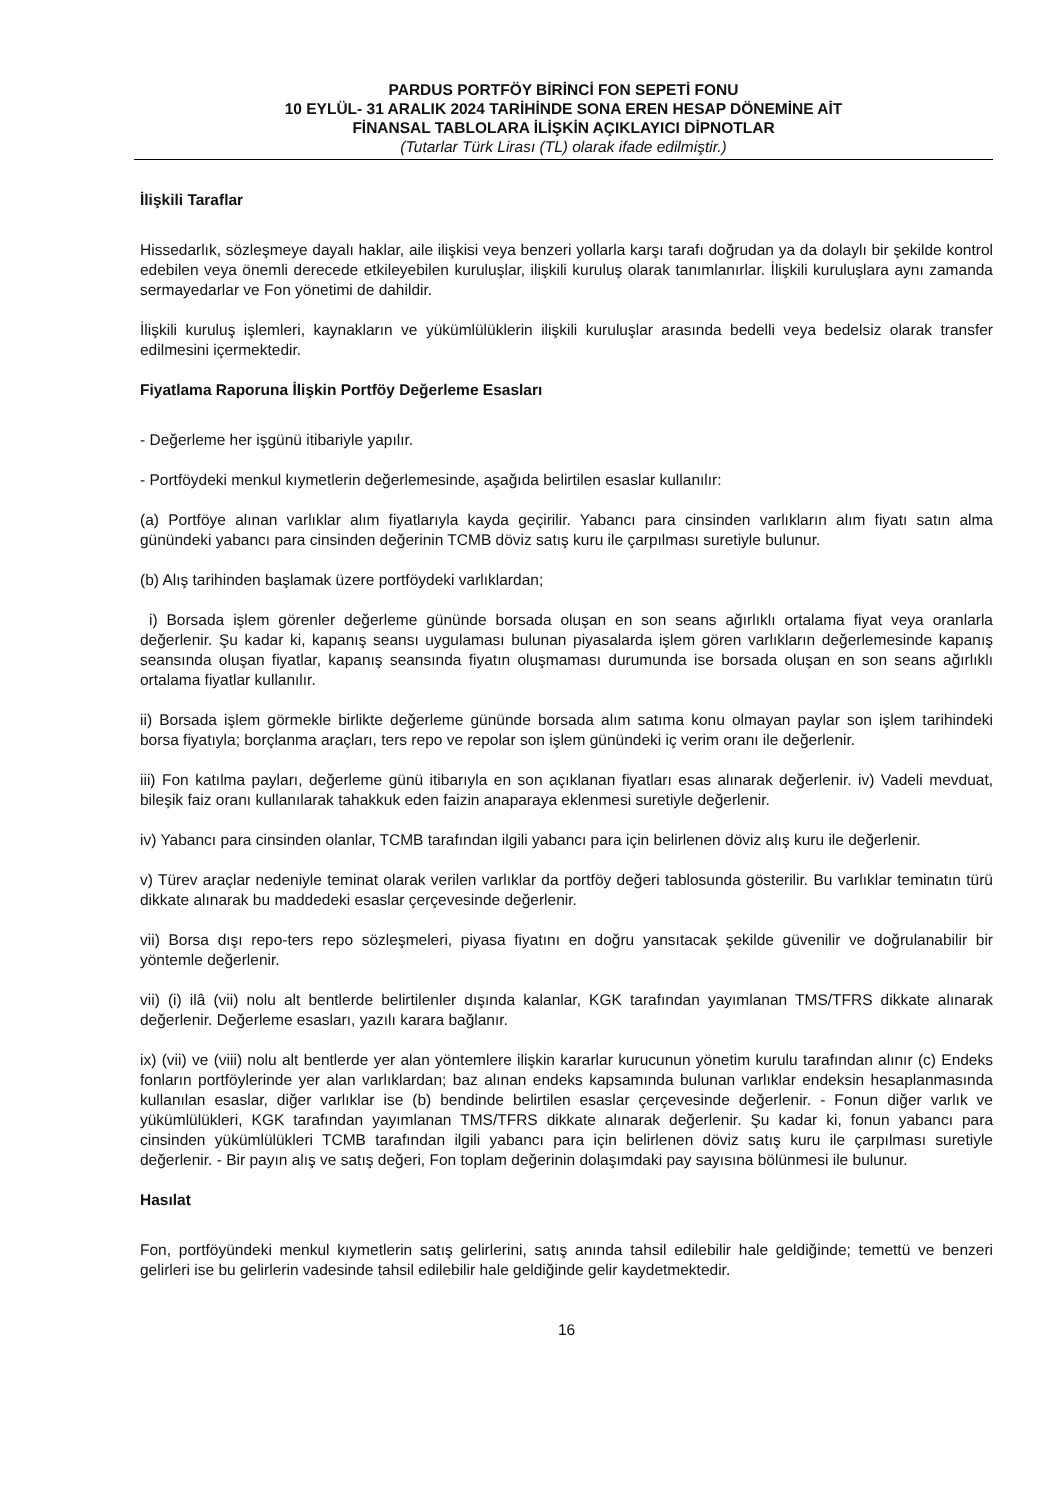PARDUS PORTFÖY BİRİNCİ FON SEPETİ FONU
10 EYLÜL- 31 ARALIK 2024 TARİHİNDE SONA EREN HESAP DÖNEMİNE AİT
FİNANSAL TABLOLARA İLİŞKİN AÇIKLAYICI DİPNOTLAR
(Tutarlar Türk Lirası (TL) olarak ifade edilmiştir.)
İlişkili Taraflar
Hissedarlık, sözleşmeye dayalı haklar, aile ilişkisi veya benzeri yollarla karşı tarafı doğrudan ya da dolaylı bir şekilde kontrol edebilen veya önemli derecede etkileyebilen kuruluşlar, ilişkili kuruluş olarak tanımlanırlar. İlişkili kuruluşlara aynı zamanda sermayedarlar ve Fon yönetimi de dahildir.
İlişkili kuruluş işlemleri, kaynakların ve yükümlülüklerin ilişkili kuruluşlar arasında bedelli veya bedelsiz olarak transfer edilmesini içermektedir.
Fiyatlama Raporuna İlişkin Portföy Değerleme Esasları
- Değerleme her işgünü itibariyle yapılır.
- Portföydeki menkul kıymetlerin değerlemesinde, aşağıda belirtilen esaslar kullanılır:
(a) Portföye alınan varlıklar alım fiyatlarıyla kayda geçirilir. Yabancı para cinsinden varlıkların alım fiyatı satın alma günündeki yabancı para cinsinden değerinin TCMB döviz satış kuru ile çarpılması suretiyle bulunur.
(b) Alış tarihinden başlamak üzere portföydeki varlıklardan;
i) Borsada işlem görenler değerleme gününde borsada oluşan en son seans ağırlıklı ortalama fiyat veya oranlarla değerlenir. Şu kadar ki, kapanış seansı uygulaması bulunan piyasalarda işlem gören varlıkların değerlemesinde kapanış seansında oluşan fiyatlar, kapanış seansında fiyatın oluşmaması durumunda ise borsada oluşan en son seans ağırlıklı ortalama fiyatlar kullanılır.
ii) Borsada işlem görmekle birlikte değerleme gününde borsada alım satıma konu olmayan paylar son işlem tarihindeki borsa fiyatıyla; borçlanma araçları, ters repo ve repolar son işlem günündeki iç verim oranı ile değerlenir.
iii) Fon katılma payları, değerleme günü itibarıyla en son açıklanan fiyatları esas alınarak değerlenir. iv) Vadeli mevduat, bileşik faiz oranı kullanılarak tahakkuk eden faizin anaparaya eklenmesi suretiyle değerlenir.
iv) Yabancı para cinsinden olanlar, TCMB tarafından ilgili yabancı para için belirlenen döviz alış kuru ile değerlenir.
v) Türev araçlar nedeniyle teminat olarak verilen varlıklar da portföy değeri tablosunda gösterilir. Bu varlıklar teminatın türü dikkate alınarak bu maddedeki esaslar çerçevesinde değerlenir.
vii) Borsa dışı repo-ters repo sözleşmeleri, piyasa fiyatını en doğru yansıtacak şekilde güvenilir ve doğrulanabilir bir yöntemle değerlenir.
vii) (i) ilâ (vii) nolu alt bentlerde belirtilenler dışında kalanlar, KGK tarafından yayımlanan TMS/TFRS dikkate alınarak değerlenir. Değerleme esasları, yazılı karara bağlanır.
ix) (vii) ve (viii) nolu alt bentlerde yer alan yöntemlere ilişkin kararlar kurucunun yönetim kurulu tarafından alınır (c) Endeks fonların portföylerinde yer alan varlıklardan; baz alınan endeks kapsamında bulunan varlıklar endeksin hesaplanmasında kullanılan esaslar, diğer varlıklar ise (b) bendinde belirtilen esaslar çerçevesinde değerlenir. - Fonun diğer varlık ve yükümlülükleri, KGK tarafından yayımlanan TMS/TFRS dikkate alınarak değerlenir. Şu kadar ki, fonun yabancı para cinsinden yükümlülükleri TCMB tarafından ilgili yabancı para için belirlenen döviz satış kuru ile çarpılması suretiyle değerlenir. - Bir payın alış ve satış değeri, Fon toplam değerinin dolaşımdaki pay sayısına bölünmesi ile bulunur.
Hasılat
Fon, portföyündeki menkul kıymetlerin satış gelirlerini, satış anında tahsil edilebilir hale geldiğinde; temettü ve benzeri gelirleri ise bu gelirlerin vadesinde tahsil edilebilir hale geldiğinde gelir kaydetmektedir.
16